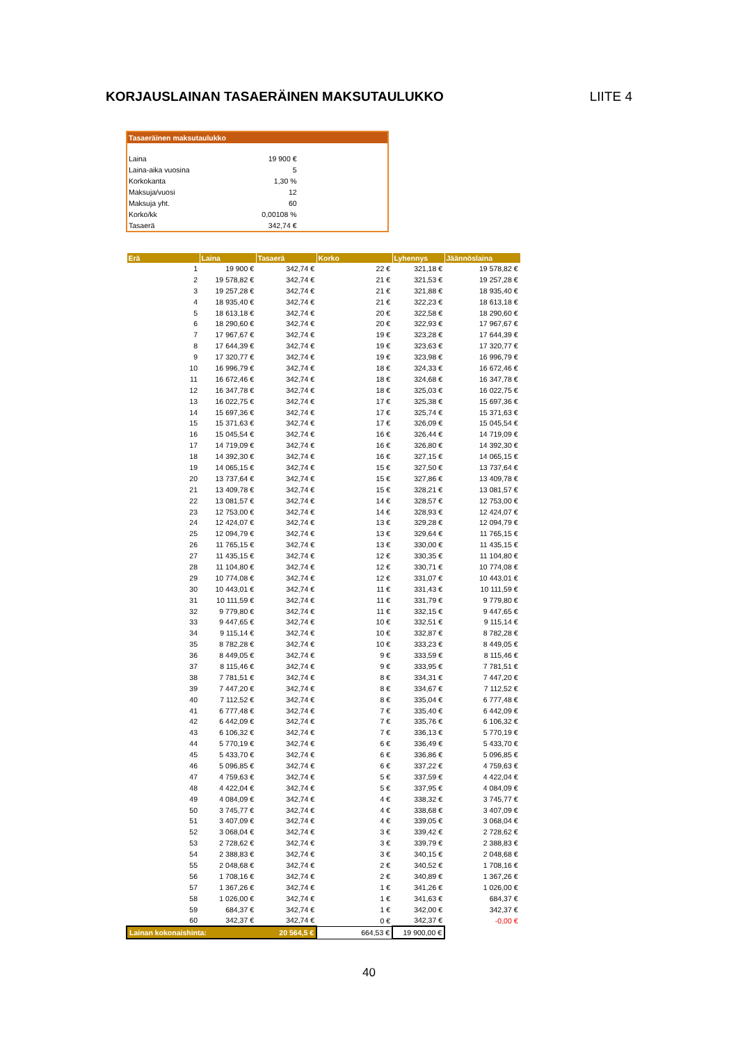KORJAUSLAINAN TASAERÄINEN MAKSUTAULUKKO LIITE 4
Tasaeräinen maksutaulukko
| Laina | 19 900 € |
| Laina-aika vuosina | 5 |
| Korkokanta | 1,30 % |
| Maksuja/vuosi | 12 |
| Maksuja yht. | 60 |
| Korko/kk | 0,00108 % |
| Tasaerä | 342,74 € |
| Erä | Laina | Tasaerä | Korko | Lyhennys | Jäännöslaina |
| --- | --- | --- | --- | --- | --- |
| 1 | 19 900 € | 342,74 € | 22 € | 321,18 € | 19 578,82 € |
| 2 | 19 578,82 € | 342,74 € | 21 € | 321,53 € | 19 257,28 € |
| 3 | 19 257,28 € | 342,74 € | 21 € | 321,88 € | 18 935,40 € |
| 4 | 18 935,40 € | 342,74 € | 21 € | 322,23 € | 18 613,18 € |
| 5 | 18 613,18 € | 342,74 € | 20 € | 322,58 € | 18 290,60 € |
| 6 | 18 290,60 € | 342,74 € | 20 € | 322,93 € | 17 967,67 € |
| 7 | 17 967,67 € | 342,74 € | 19 € | 323,28 € | 17 644,39 € |
| 8 | 17 644,39 € | 342,74 € | 19 € | 323,63 € | 17 320,77 € |
| 9 | 17 320,77 € | 342,74 € | 19 € | 323,98 € | 16 996,79 € |
| 10 | 16 996,79 € | 342,74 € | 18 € | 324,33 € | 16 672,46 € |
| 11 | 16 672,46 € | 342,74 € | 18 € | 324,68 € | 16 347,78 € |
| 12 | 16 347,78 € | 342,74 € | 18 € | 325,03 € | 16 022,75 € |
| 13 | 16 022,75 € | 342,74 € | 17 € | 325,38 € | 15 697,36 € |
| 14 | 15 697,36 € | 342,74 € | 17 € | 325,74 € | 15 371,63 € |
| 15 | 15 371,63 € | 342,74 € | 17 € | 326,09 € | 15 045,54 € |
| 16 | 15 045,54 € | 342,74 € | 16 € | 326,44 € | 14 719,09 € |
| 17 | 14 719,09 € | 342,74 € | 16 € | 326,80 € | 14 392,30 € |
| 18 | 14 392,30 € | 342,74 € | 16 € | 327,15 € | 14 065,15 € |
| 19 | 14 065,15 € | 342,74 € | 15 € | 327,50 € | 13 737,64 € |
| 20 | 13 737,64 € | 342,74 € | 15 € | 327,86 € | 13 409,78 € |
| 21 | 13 409,78 € | 342,74 € | 15 € | 328,21 € | 13 081,57 € |
| 22 | 13 081,57 € | 342,74 € | 14 € | 328,57 € | 12 753,00 € |
| 23 | 12 753,00 € | 342,74 € | 14 € | 328,93 € | 12 424,07 € |
| 24 | 12 424,07 € | 342,74 € | 13 € | 329,28 € | 12 094,79 € |
| 25 | 12 094,79 € | 342,74 € | 13 € | 329,64 € | 11 765,15 € |
| 26 | 11 765,15 € | 342,74 € | 13 € | 330,00 € | 11 435,15 € |
| 27 | 11 435,15 € | 342,74 € | 12 € | 330,35 € | 11 104,80 € |
| 28 | 11 104,80 € | 342,74 € | 12 € | 330,71 € | 10 774,08 € |
| 29 | 10 774,08 € | 342,74 € | 12 € | 331,07 € | 10 443,01 € |
| 30 | 10 443,01 € | 342,74 € | 11 € | 331,43 € | 10 111,59 € |
| 31 | 10 111,59 € | 342,74 € | 11 € | 331,79 € | 9 779,80 € |
| 32 | 9 779,80 € | 342,74 € | 11 € | 332,15 € | 9 447,65 € |
| 33 | 9 447,65 € | 342,74 € | 10 € | 332,51 € | 9 115,14 € |
| 34 | 9 115,14 € | 342,74 € | 10 € | 332,87 € | 8 782,28 € |
| 35 | 8 782,28 € | 342,74 € | 10 € | 333,23 € | 8 449,05 € |
| 36 | 8 449,05 € | 342,74 € | 9 € | 333,59 € | 8 115,46 € |
| 37 | 8 115,46 € | 342,74 € | 9 € | 333,95 € | 7 781,51 € |
| 38 | 7 781,51 € | 342,74 € | 8 € | 334,31 € | 7 447,20 € |
| 39 | 7 447,20 € | 342,74 € | 8 € | 334,67 € | 7 112,52 € |
| 40 | 7 112,52 € | 342,74 € | 8 € | 335,04 € | 6 777,48 € |
| 41 | 6 777,48 € | 342,74 € | 7 € | 335,40 € | 6 442,09 € |
| 42 | 6 442,09 € | 342,74 € | 7 € | 335,76 € | 6 106,32 € |
| 43 | 6 106,32 € | 342,74 € | 7 € | 336,13 € | 5 770,19 € |
| 44 | 5 770,19 € | 342,74 € | 6 € | 336,49 € | 5 433,70 € |
| 45 | 5 433,70 € | 342,74 € | 6 € | 336,86 € | 5 096,85 € |
| 46 | 5 096,85 € | 342,74 € | 6 € | 337,22 € | 4 759,63 € |
| 47 | 4 759,63 € | 342,74 € | 5 € | 337,59 € | 4 422,04 € |
| 48 | 4 422,04 € | 342,74 € | 5 € | 337,95 € | 4 084,09 € |
| 49 | 4 084,09 € | 342,74 € | 4 € | 338,32 € | 3 745,77 € |
| 50 | 3 745,77 € | 342,74 € | 4 € | 338,68 € | 3 407,09 € |
| 51 | 3 407,09 € | 342,74 € | 4 € | 339,05 € | 3 068,04 € |
| 52 | 3 068,04 € | 342,74 € | 3 € | 339,42 € | 2 728,62 € |
| 53 | 2 728,62 € | 342,74 € | 3 € | 339,79 € | 2 388,83 € |
| 54 | 2 388,83 € | 342,74 € | 3 € | 340,15 € | 2 048,68 € |
| 55 | 2 048,68 € | 342,74 € | 2 € | 340,52 € | 1 708,16 € |
| 56 | 1 708,16 € | 342,74 € | 2 € | 340,89 € | 1 367,26 € |
| 57 | 1 367,26 € | 342,74 € | 1 € | 341,26 € | 1 026,00 € |
| 58 | 1 026,00 € | 342,74 € | 1 € | 341,63 € | 684,37 € |
| 59 | 684,37 € | 342,74 € | 1 € | 342,00 € | 342,37 € |
| 60 | 342,37 € | 342,74 € | 0 € | 342,37 € | -0,00 € |
| Lainan kokonaishinta: | | 20 564,5 € | 664,53 € | 19 900,00 € | |
40